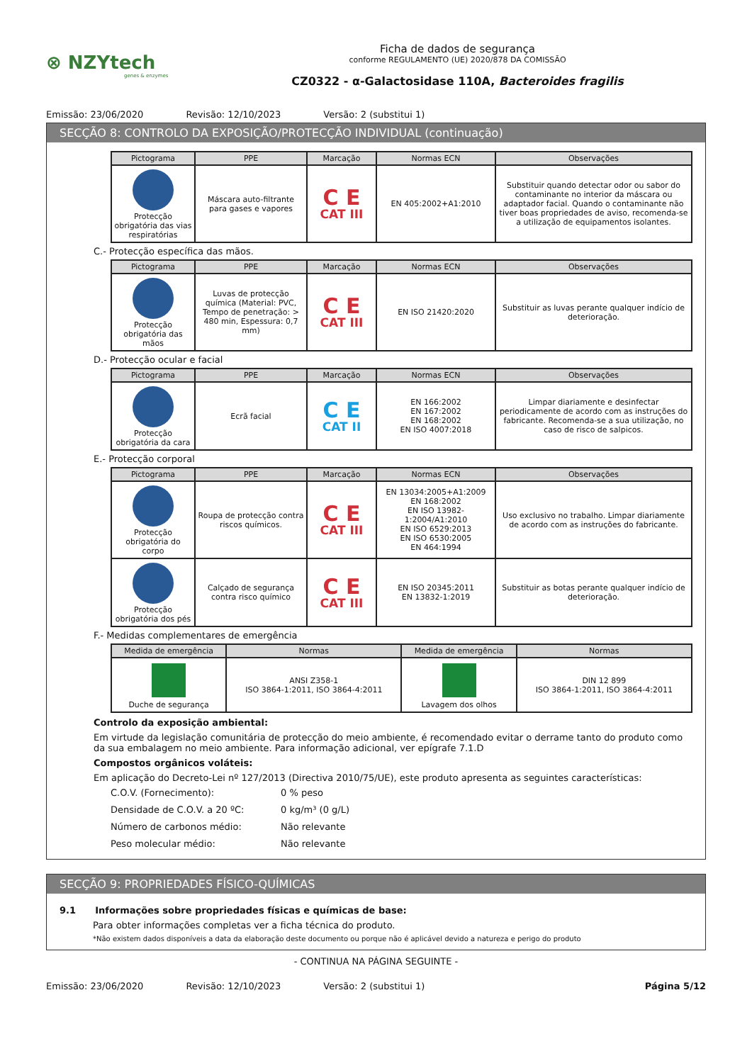⊗ NZYtech
genes & enzymes
Ficha de dados de segurança
conforme REGULAMENTO (UE) 2020/878 DA COMISSÃO
CZ0322 - α-Galactosidase 110A, Bacteroides fragilis
Emissão: 23/06/2020 Revisão: 12/10/2023 Versão: 2 (substitui 1)
SECÇÃO 8: CONTROLO DA EXPOSIÇÃO/PROTECÇÃO INDIVIDUAL (continuação)
| Pictograma | PPE | Marcação | Normas ECN | Observações |
| --- | --- | --- | --- | --- |
| Protecção obrigatória das vias respiratórias | Máscara auto-filtrante para gases e vapores | C E CAT III | EN 405:2002+A1:2010 | Substituir quando detectar odor ou sabor do contaminante no interior da máscara ou adaptador facial. Quando o contaminante não tiver boas propriedades de aviso, recomenda-se a utilização de equipamentos isolantes. |
C.- Protecção específica das mãos.
| Pictograma | PPE | Marcação | Normas ECN | Observações |
| --- | --- | --- | --- | --- |
| Protecção obrigatória das mãos | Luvas de protecção química (Material: PVC, Tempo de penetração: > 480 min, Espessura: 0,7 mm) | C E CAT III | EN ISO 21420:2020 | Substituir as luvas perante qualquer indício de deterioração. |
D.- Protecção ocular e facial
| Pictograma | PPE | Marcação | Normas ECN | Observações |
| --- | --- | --- | --- | --- |
| Protecção obrigatória da cara | Ecrã facial | C E CAT II | EN 166:2002 EN 167:2002 EN 168:2002 EN ISO 4007:2018 | Limpar diariamente e desinfectar periodicamente de acordo com as instruções do fabricante. Recomenda-se a sua utilização, no caso de risco de salpicos. |
E.- Protecção corporal
| Pictograma | PPE | Marcação | Normas ECN | Observações |
| --- | --- | --- | --- | --- |
| Protecção obrigatória do corpo | Roupa de protecção contra riscos químicos. | C E CAT III | EN 13034:2005+A1:2009 EN 168:2002 EN ISO 13982-1:2004/A1:2010 EN ISO 6529:2013 EN ISO 6530:2005 EN 464:1994 | Uso exclusivo no trabalho. Limpar diariamente de acordo com as instruções do fabricante. |
| Protecção obrigatória dos pés | Calçado de segurança contra risco químico | C E CAT III | EN ISO 20345:2011 EN 13832-1:2019 | Substituir as botas perante qualquer indício de deterioração. |
F.- Medidas complementares de emergência
| Medida de emergência | Normas | Medida de emergência | Normas |
| --- | --- | --- | --- |
| Duche de segurança | ANSI Z358-1 ISO 3864-1:2011, ISO 3864-4:2011 | Lavagem dos olhos | DIN 12 899 ISO 3864-1:2011, ISO 3864-4:2011 |
Controlo da exposição ambiental:
Em virtude da legislação comunitária de protecção do meio ambiente, é recomendado evitar o derrame tanto do produto como da sua embalagem no meio ambiente. Para informação adicional, ver epígrafe 7.1.D
Compostos orgânicos voláteis:
Em aplicação do Decreto-Lei nº 127/2013 (Directiva 2010/75/UE), este produto apresenta as seguintes características:
C.O.V. (Fornecimento): 0 % peso Densidade de C.O.V. a 20 ºC: 0 kg/m³ (0 g/L) Número de carbonos médio: Não relevante Peso molecular médio: Não relevante
SECÇÃO 9: PROPRIEDADES FÍSICO-QUÍMICAS
9.1 Informações sobre propriedades físicas e químicas de base:
Para obter informações completas ver a ficha técnica do produto.
*Não existem dados disponíveis a data da elaboração deste documento ou porque não é aplicável devido a natureza e perigo do produto
- CONTINUA NA PÁGINA SEGUINTE -
Emissão: 23/06/2020 Revisão: 12/10/2023 Versão: 2 (substitui 1) Página 5/12